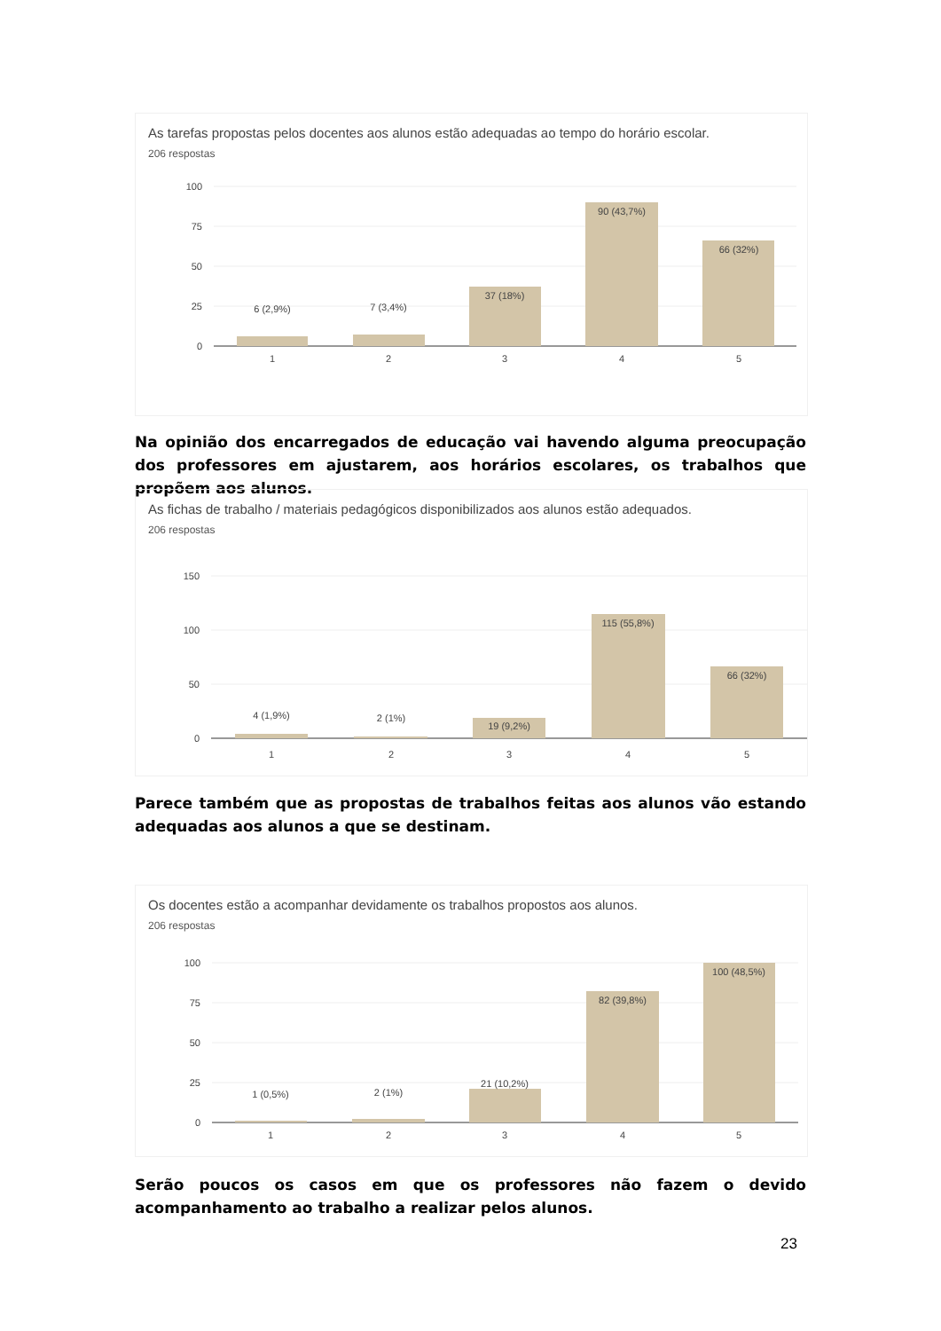As tarefas propostas pelos docentes aos alunos estão adequadas ao tempo do horário escolar.
206 respostas
100
75
50
25
0
6 (2,9%)
7 (3,4%)
37 (18%)
90 (43,7%)
66 (32%)
1
2
3
4
5
Na opinião dos encarregados de educação vai havendo alguma preocupação dos professores em ajustarem, aos horários escolares, os trabalhos que propõem aos alunos.
As fichas de trabalho / materiais pedagógicos disponibilizados aos alunos estão adequados.
206 respostas
150
100
50
0
4 (1,9%)
2 (1%)
19 (9,2%)
115 (55,8%)
66 (32%)
1
2
3
4
5
Parece também que as propostas de trabalhos feitas aos alunos vão estando adequadas aos alunos a que se destinam.
Os docentes estão a acompanhar devidamente os trabalhos propostos aos alunos.
206 respostas
100
75
50
25
0
1 (0,5%)
2 (1%)
21 (10,2%)
82 (39,8%)
100 (48,5%)
1
2
3
4
5
Serão poucos os casos em que os professores não fazem o devido acompanhamento ao trabalho a realizar pelos alunos.
23